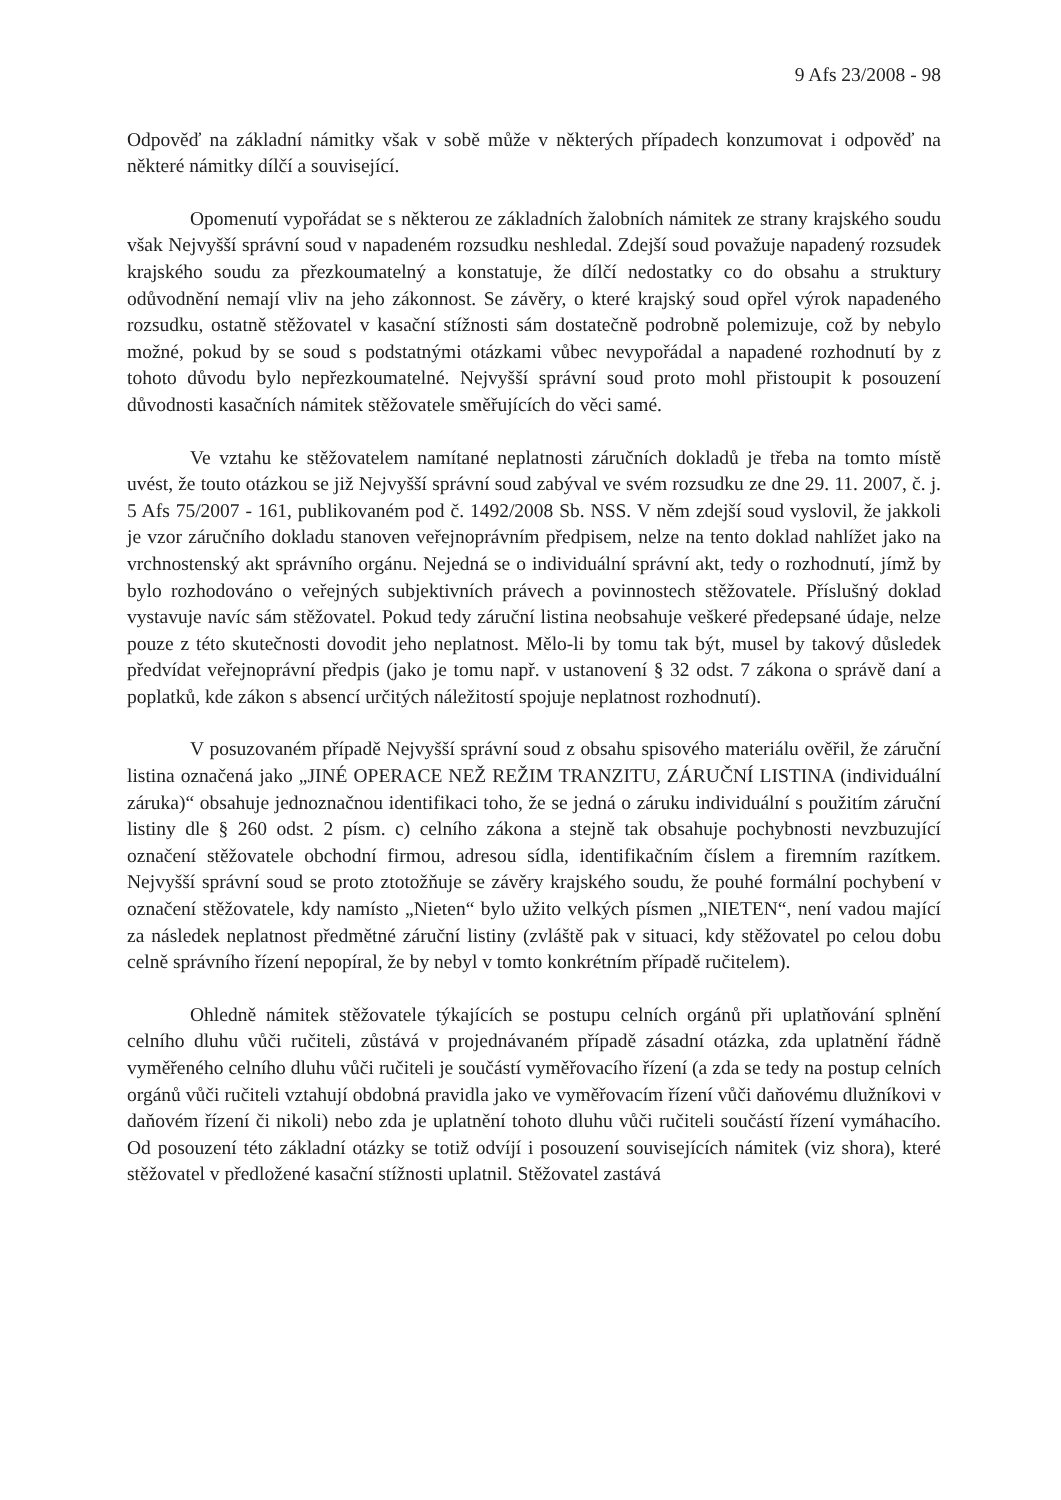9 Afs 23/2008 - 98
Odpověď na základní námitky však v sobě může v některých případech konzumovat i odpověď na některé námitky dílčí a související.
Opomenutí vypořádat se s některou ze základních žalobních námitek ze strany krajského soudu však Nejvyšší správní soud v napadeném rozsudku neshledal. Zdejší soud považuje napadený rozsudek krajského soudu za přezkoumatelný a konstatuje, že dílčí nedostatky co do obsahu a struktury odůvodnění nemají vliv na jeho zákonnost. Se závěry, o které krajský soud opřel výrok napadeného rozsudku, ostatně stěžovatel v kasační stížnosti sám dostatečně podrobně polemizuje, což by nebylo možné, pokud by se soud s podstatnými otázkami vůbec nevypořádal a napadené rozhodnutí by z tohoto důvodu bylo nepřezkoumatelné. Nejvyšší správní soud proto mohl přistoupit k posouzení důvodnosti kasačních námitek stěžovatele směřujících do věci samé.
Ve vztahu ke stěžovatelem namítané neplatnosti záručních dokladů je třeba na tomto místě uvést, že touto otázkou se již Nejvyšší správní soud zabýval ve svém rozsudku ze dne 29. 11. 2007, č. j. 5 Afs 75/2007 - 161, publikovaném pod č. 1492/2008 Sb. NSS. V něm zdejší soud vyslovil, že jakkoli je vzor záručního dokladu stanoven veřejnoprávním předpisem, nelze na tento doklad nahlížet jako na vrchnostenský akt správního orgánu. Nejedná se o individuální správní akt, tedy o rozhodnutí, jímž by bylo rozhodováno o veřejných subjektivních právech a povinnostech stěžovatele. Příslušný doklad vystavuje navíc sám stěžovatel. Pokud tedy záruční listina neobsahuje veškeré předepsané údaje, nelze pouze z této skutečnosti dovodit jeho neplatnost. Mělo-li by tomu tak být, musel by takový důsledek předvídat veřejnoprávní předpis (jako je tomu např. v ustanovení § 32 odst. 7 zákona o správě daní a poplatků, kde zákon s absencí určitých náležitostí spojuje neplatnost rozhodnutí).
V posuzovaném případě Nejvyšší správní soud z obsahu spisového materiálu ověřil, že záruční listina označená jako „JINÉ OPERACE NEŽ REŽIM TRANZITU, ZÁRUČNÍ LISTINA (individuální záruka)“ obsahuje jednoznačnou identifikaci toho, že se jedná o záruku individuální s použitím záruční listiny dle § 260 odst. 2 písm. c) celního zákona a stejně tak obsahuje pochybnosti nevzbuzující označení stěžovatele obchodní firmou, adresou sídla, identifikačním číslem a firemním razítkem. Nejvyšší správní soud se proto ztotožňuje se závěry krajského soudu, že pouhé formální pochybení v označení stěžovatele, kdy namísto „Nieten“ bylo užito velkých písmen „NIETEN“, není vadou mající za následek neplatnost předmětné záruční listiny (zvláště pak v situaci, kdy stěžovatel po celou dobu celně správního řízení nepopíral, že by nebyl v tomto konkrétním případě ručitelem).
Ohledně námitek stěžovatele týkajících se postupu celních orgánů při uplatňování splnění celního dluhu vůči ručiteli, zůstává v projednávaném případě zásadní otázka, zda uplatnění řádně vyměřeného celního dluhu vůči ručiteli je součástí vyměřovacího řízení (a zda se tedy na postup celních orgánů vůči ručiteli vztahují obdobná pravidla jako ve vyměřovacím řízení vůči daňovému dlužníkovi v daňovém řízení či nikoli) nebo zda je uplatnění tohoto dluhu vůči ručiteli součástí řízení vymáhacího. Od posouzení této základní otázky se totiž odvíjí i posouzení souvisejících námitek (viz shora), které stěžovatel v předložené kasační stížnosti uplatnil. Stěžovatel zastává